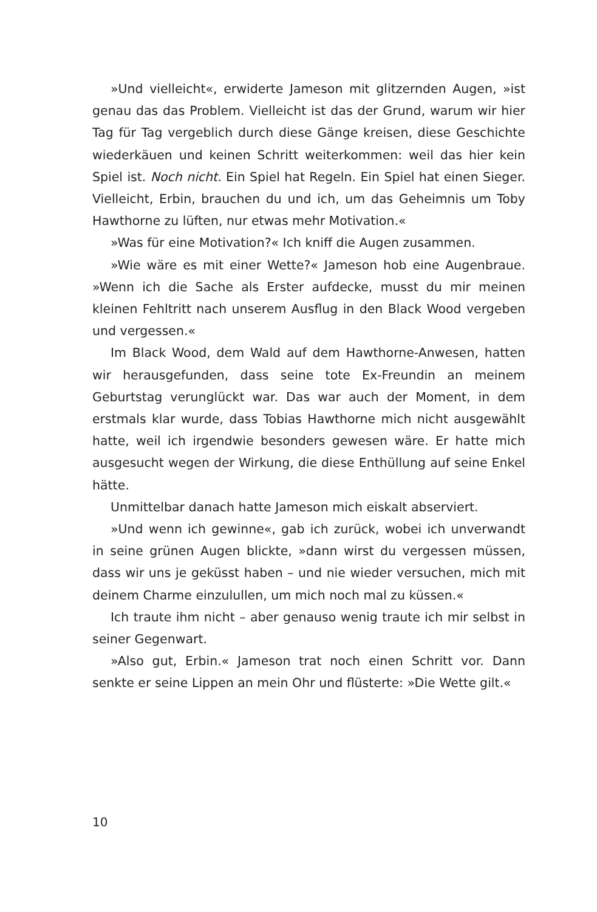»Und vielleicht«, erwiderte Jameson mit glitzernden Augen, »ist genau das das Problem. Vielleicht ist das der Grund, warum wir hier Tag für Tag vergeblich durch diese Gänge kreisen, diese Geschichte wiederkäuen und keinen Schritt weiterkommen: weil das hier kein Spiel ist. Noch nicht. Ein Spiel hat Regeln. Ein Spiel hat einen Sieger. Vielleicht, Erbin, brauchen du und ich, um das Geheimnis um Toby Hawthorne zu lüften, nur etwas mehr Motivation.«
»Was für eine Motivation?« Ich kniff die Augen zusammen.
»Wie wäre es mit einer Wette?« Jameson hob eine Augenbraue. »Wenn ich die Sache als Erster aufdecke, musst du mir meinen kleinen Fehltritt nach unserem Ausflug in den Black Wood vergeben und vergessen.«
Im Black Wood, dem Wald auf dem Hawthorne-Anwesen, hatten wir herausgefunden, dass seine tote Ex-Freundin an meinem Geburtstag verunglückt war. Das war auch der Moment, in dem erstmals klar wurde, dass Tobias Hawthorne mich nicht ausgewählt hatte, weil ich irgendwie besonders gewesen wäre. Er hatte mich ausgesucht wegen der Wirkung, die diese Enthüllung auf seine Enkel hätte.
Unmittelbar danach hatte Jameson mich eiskalt abserviert.
»Und wenn ich gewinne«, gab ich zurück, wobei ich unverwandt in seine grünen Augen blickte, »dann wirst du vergessen müssen, dass wir uns je geküsst haben – und nie wieder versuchen, mich mit deinem Charme einzulullen, um mich noch mal zu küssen.«
Ich traute ihm nicht – aber genauso wenig traute ich mir selbst in seiner Gegenwart.
»Also gut, Erbin.« Jameson trat noch einen Schritt vor. Dann senkte er seine Lippen an mein Ohr und flüsterte: »Die Wette gilt.«
10